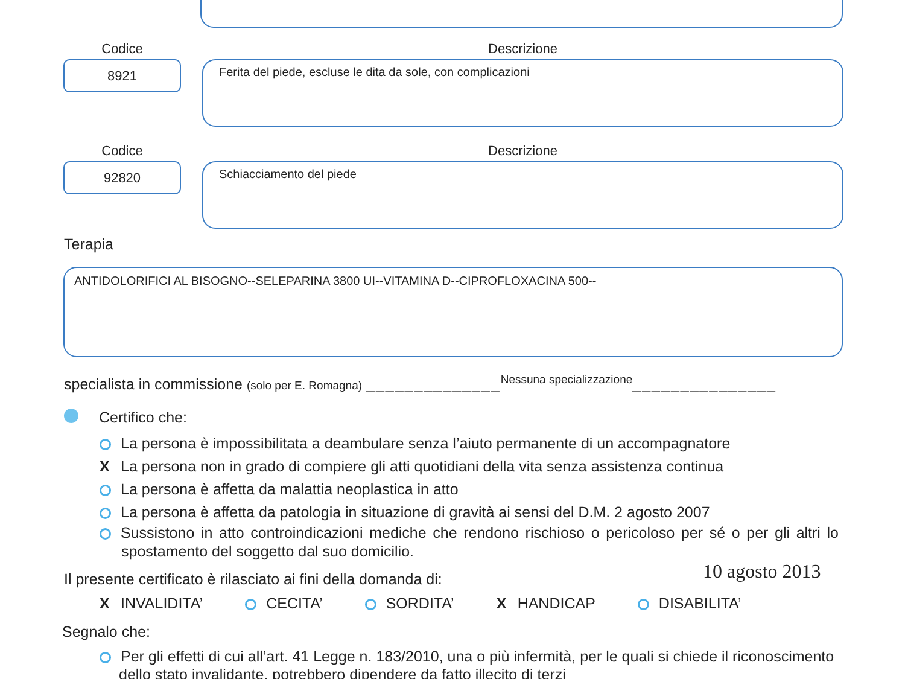Codice
8921
Descrizione
Ferita del piede, escluse le dita da sole, con complicazioni
Codice
92820
Descrizione
Schiacciamento del piede
Terapia
ANTIDOLORIFICI AL BISOGNO--SELEPARINA 3800 UI--VITAMINA D--CIPROFLOXACINA 500--
specialista in commissione (solo per E. Romagna) ______________Nessuna specializzazione_______________
Certifico che:
La persona è impossibilitata a deambulare senza l’aiuto permanente di un accompagnatore
X La persona non in grado di compiere gli atti quotidiani della vita senza assistenza continua
La persona è affetta da malattia neoplastica in atto
La persona è affetta da patologia in situazione di gravità ai sensi del D.M. 2 agosto 2007
Sussistono in atto controindicazioni mediche che rendono rischioso o pericoloso per sé o per gli altri lo spostamento del soggetto dal suo domicilio.
Il presente certificato è rilasciato ai fini della domanda di:
10 agosto 2013
X INVALIDITA’ CECITA’ SORDITA’ X HANDICAP DISABILITA’
Segnalo che:
Per gli effetti di cui all’art. 41 Legge n. 183/2010, una o più infermità, per le quali si chiede il riconoscimento dello stato invalidante, potrebbero dipendere da fatto illecito di terzi